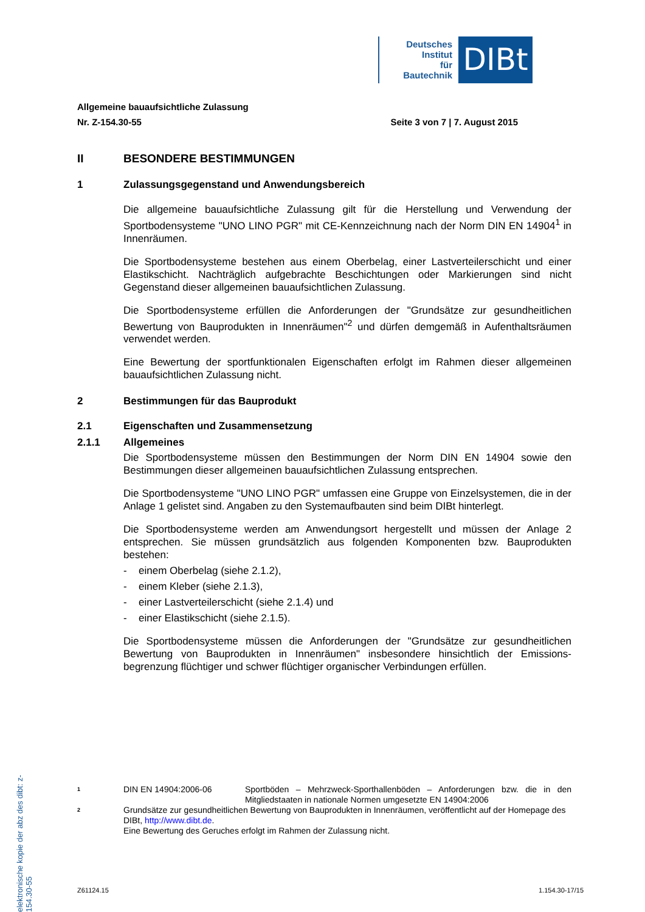Deutsches
Institut
für
Bautechnik
DIBt
Allgemeine bauaufsichtliche Zulassung
Nr. Z-154.30-55 Seite 3 von 7 | 7. August 2015
II BESONDERE BESTIMMUNGEN
1 Zulassungsgegenstand und Anwendungsbereich
Die allgemeine bauaufsichtliche Zulassung gilt für die Herstellung und Verwendung der Sportbodensysteme "UNO LINO PGR" mit CE-Kennzeichnung nach der Norm DIN EN 14904<sup>1</sup> in Innenräumen.
Die Sportbodensysteme bestehen aus einem Oberbelag, einer Lastverteilerschicht und einer Elastikschicht. Nachträglich aufgebrachte Beschichtungen oder Markierungen sind nicht Gegenstand dieser allgemeinen bauaufsichtlichen Zulassung.
Die Sportbodensysteme erfüllen die Anforderungen der "Grundsätze zur gesundheitlichen Bewertung von Bauprodukten in Innenräumen"<sup>2</sup> und dürfen demgemäß in Aufenthalts­räumen verwendet werden.
Eine Bewertung der sportfunktionalen Eigenschaften erfolgt im Rahmen dieser allgemeinen bauaufsichtlichen Zulassung nicht.
2 Bestimmungen für das Bauprodukt
2.1 Eigenschaften und Zusammensetzung
2.1.1 Allgemeines
Die Sportbodensysteme müssen den Bestimmungen der Norm DIN EN 14904 sowie den Bestimmungen dieser allgemeinen bauaufsichtlichen Zulassung entsprechen.
Die Sportbodensysteme "UNO LINO PGR" umfassen eine Gruppe von Einzelsystemen, die in der Anlage 1 gelistet sind. Angaben zu den Systemaufbauten sind beim DIBt hinterlegt.
Die Sportbodensysteme werden am Anwendungsort hergestellt und müssen der Anlage 2 entsprechen. Sie müssen grundsätzlich aus folgenden Komponenten bzw. Bauprodukten bestehen:
- einem Oberbelag (siehe 2.1.2),
- einem Kleber (siehe 2.1.3),
- einer Lastverteilerschicht (siehe 2.1.4) und
- einer Elastikschicht (siehe 2.1.5).
Die Sportbodensysteme müssen die Anforderungen der "Grundsätze zur gesundheitlichen Bewertung von Bauprodukten in Innenräumen" insbesondere hinsichtlich der Emissions­begrenzung flüchtiger und schwer flüchtiger organischer Verbindungen erfüllen.
elektronische kopie der abz des dibt: z-154.30-55
1 DIN EN 14904:2006-06 Sportböden – Mehrzweck-Sporthallenböden – Anforderungen bzw. die in den Mitgliedstaaten in nationale Normen umgesetzte EN 14904:2006
2 Grundsätze zur gesundheitlichen Bewertung von Bauprodukten in Innenräumen, veröffentlicht auf der Homepage des DIBt, http://www.dibt.de.
Eine Bewertung des Geruches erfolgt im Rahmen der Zulassung nicht.
Z61124.15 1.154.30-17/15